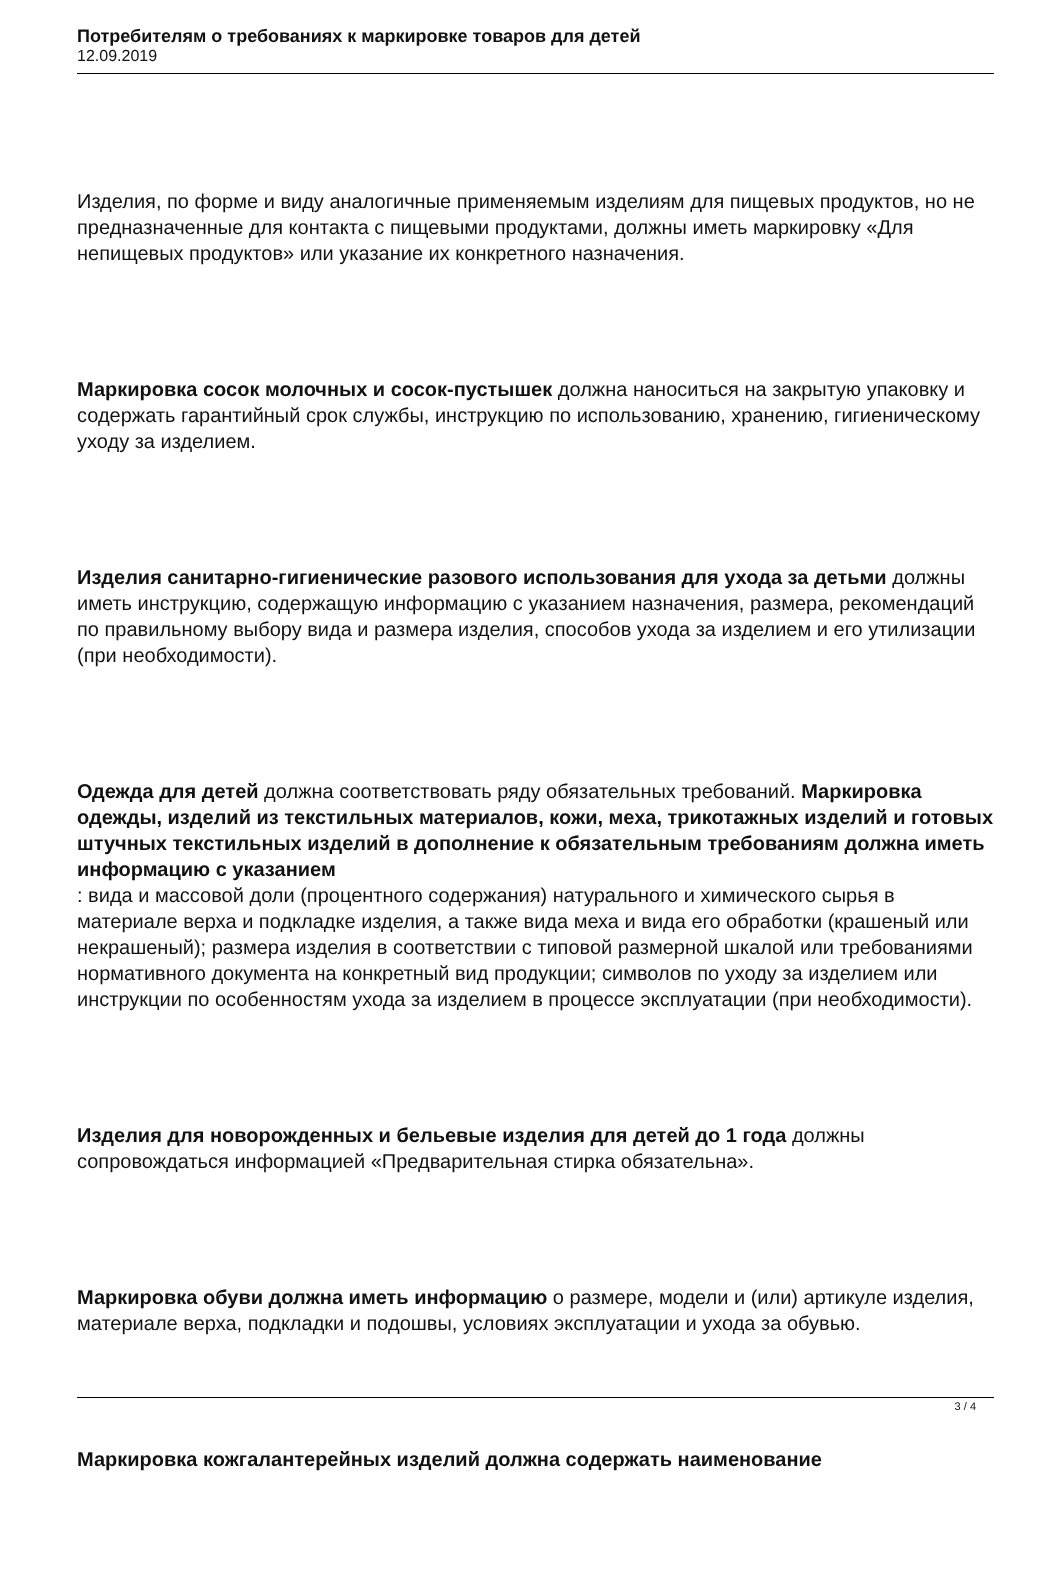Потребителям о требованиях к маркировке товаров для детей
12.09.2019
Изделия, по форме и виду аналогичные применяемым изделиям для пищевых продуктов, но не предназначенные для контакта с пищевыми продуктами, должны иметь маркировку «Для непищевых продуктов» или указание их конкретного назначения.
Маркировка сосок молочных и сосок-пустышек должна наноситься на закрытую упаковку и содержать гарантийный срок службы, инструкцию по использованию, хранению, гигиеническому уходу за изделием.
Изделия санитарно-гигиенические разового использования для ухода за детьми должны иметь инструкцию, содержащую информацию с указанием назначения, размера, рекомендаций по правильному выбору вида и размера изделия, способов ухода за изделием и его утилизации (при необходимости).
Одежда для детей должна соответствовать ряду обязательных требований. Маркировка одежды, изделий из текстильных материалов, кожи, меха, трикотажных изделий и готовых штучных текстильных изделий в дополнение к обязательным требованиям должна иметь информацию с указанием
: вида и массовой доли (процентного содержания) натурального и химического сырья в материале верха и подкладке изделия, а также вида меха и вида его обработки (крашеный или некрашеный); размера изделия в соответствии с типовой размерной шкалой или требованиями нормативного документа на конкретный вид продукции; символов по уходу за изделием или инструкции по особенностям ухода за изделием в процессе эксплуатации (при необходимости).
Изделия для новорожденных и бельевые изделия для детей до 1 года должны сопровождаться информацией «Предварительная стирка обязательна».
Маркировка обуви должна иметь информацию о размере, модели и (или) артикуле изделия, материале верха, подкладки и подошвы, условиях эксплуатации и ухода за обувью.
Маркировка кожгалантерейных изделий должна содержать наименование
3 / 4